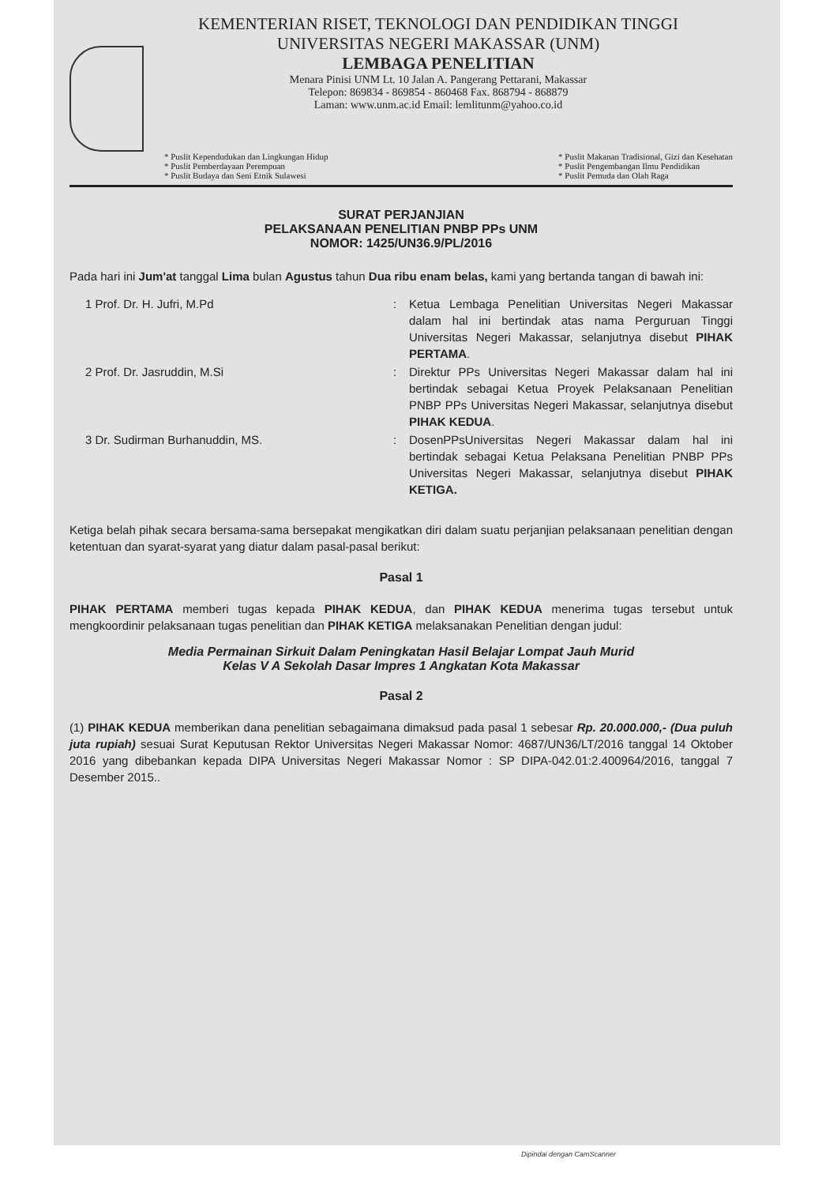KEMENTERIAN RISET, TEKNOLOGI DAN PENDIDIKAN TINGGI
UNIVERSITAS NEGERI MAKASSAR (UNM)
LEMBAGA PENELITIAN
Menara Pinisi UNM Lt. 10 Jalan A. Pangerang Pettarani, Makassar
Telepon: 869834 - 869854 - 860468 Fax. 868794 - 868879
Laman: www.unm.ac.id Email: lemlitunm@yahoo.co.id
* Puslit Kependudukan dan Lingkungan Hidup
* Puslit Pemberdayaan Perempuan
* Puslit Budaya dan Seni Etnik Sulawesi
* Puslit Makanan Tradisional, Gizi dan Kesehatan
* Puslit Pengembangan Ilmu Pendidikan
* Puslit Pemuda dan Olah Raga
SURAT PERJANJIAN
PELAKSANAAN PENELITIAN PNBP PPs UNM
NOMOR: 1425/UN36.9/PL/2016
Pada hari ini Jum'at tanggal Lima bulan Agustus tahun Dua ribu enam belas, kami yang bertanda tangan di bawah ini:
1 Prof. Dr. H. Jufri, M.Pd : Ketua Lembaga Penelitian Universitas Negeri Makassar dalam hal ini bertindak atas nama Perguruan Tinggi Universitas Negeri Makassar, selanjutnya disebut PIHAK PERTAMA.
2 Prof. Dr. Jasruddin, M.Si : Direktur PPs Universitas Negeri Makassar dalam hal ini bertindak sebagai Ketua Proyek Pelaksanaan Penelitian PNBP PPs Universitas Negeri Makassar, selanjutnya disebut PIHAK KEDUA.
3 Dr. Sudirman Burhanuddin, MS. : DosenPPsUniversitas Negeri Makassar dalam hal ini bertindak sebagai Ketua Pelaksana Penelitian PNBP PPs Universitas Negeri Makassar, selanjutnya disebut PIHAK KETIGA.
Ketiga belah pihak secara bersama-sama bersepakat mengikatkan diri dalam suatu perjanjian pelaksanaan penelitian dengan ketentuan dan syarat-syarat yang diatur dalam pasal-pasal berikut:
Pasal 1
PIHAK PERTAMA memberi tugas kepada PIHAK KEDUA, dan PIHAK KEDUA menerima tugas tersebut untuk mengkoordinir pelaksanaan tugas penelitian dan PIHAK KETIGA melaksanakan Penelitian dengan judul:
Media Permainan Sirkuit Dalam Peningkatan Hasil Belajar Lompat Jauh Murid
Kelas V A Sekolah Dasar Impres 1 Angkatan Kota Makassar
Pasal 2
(1) PIHAK KEDUA memberikan dana penelitian sebagaimana dimaksud pada pasal 1 sebesar Rp. 20.000.000,- (Dua puluh juta rupiah) sesuai Surat Keputusan Rektor Universitas Negeri Makassar Nomor: 4687/UN36/LT/2016 tanggal 14 Oktober 2016 yang dibebankan kepada DIPA Universitas Negeri Makassar Nomor : SP DIPA-042.01:2.400964/2016, tanggal 7 Desember 2015..
Dipindai dengan CamScanner